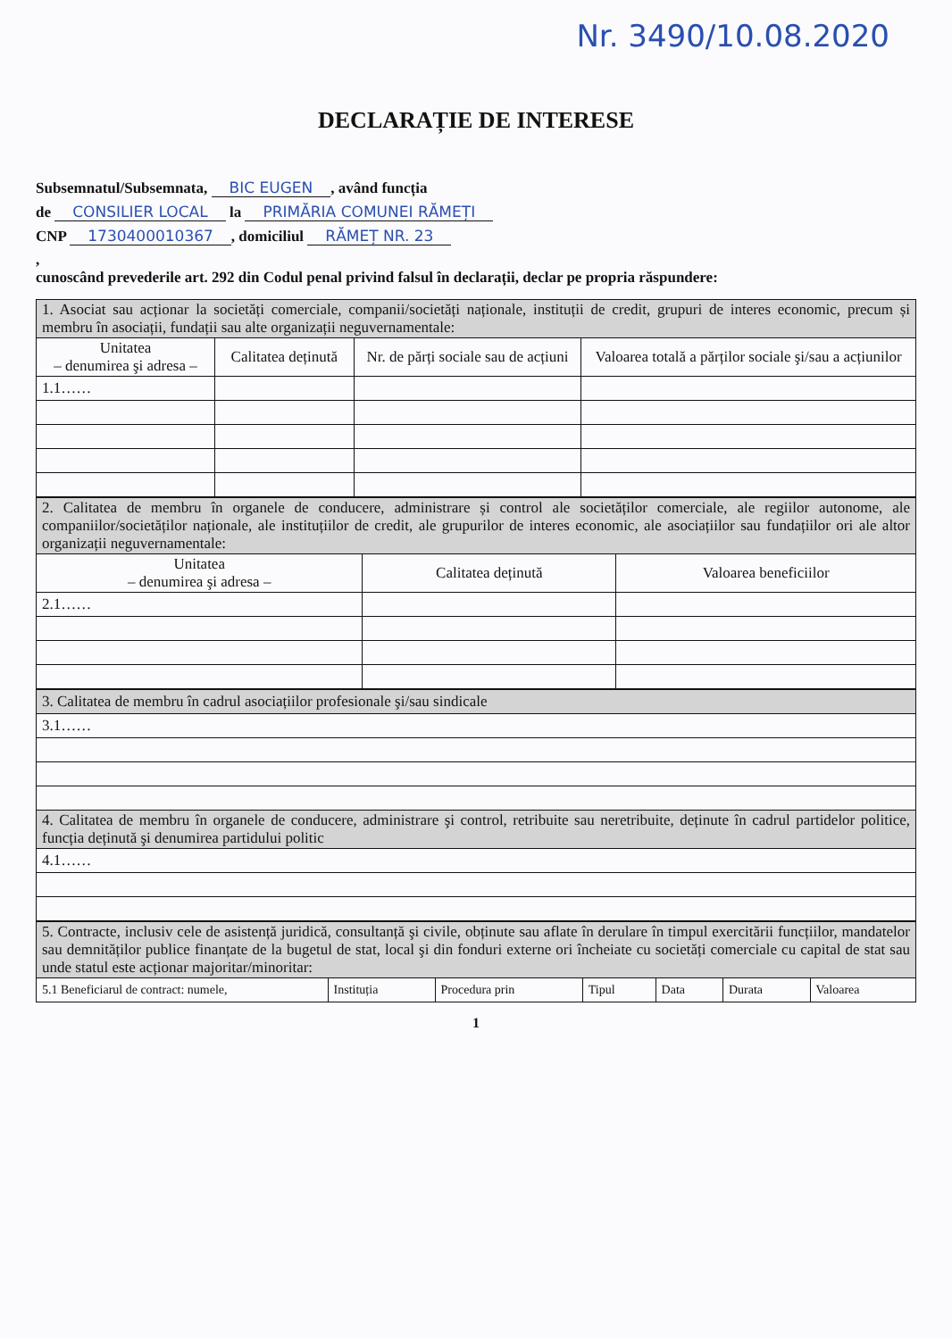Nr. 3490/10.08.2020
DECLARAȚIE DE INTERESE
Subsemnatul/Subsemnata, BIC EUGEN, având funcția
de CONSILIER LOCAL la PRIMĂRIA COMUNEI RĂMEȚI
CNP 1730400010367, domiciliul RĂMEȚ NR. 23
,
cunoscând prevederile art. 292 din Codul penal privind falsul în declarații, declar pe propria răspundere:
| 1. Asociat sau acționar la societăți comerciale, companii/societăți naționale, instituții de credit, grupuri de interes economic, precum și membru în asociații, fundații sau alte organizații neguvernamentale: | | | |
| --- | --- | --- | --- |
| Unitatea – denumirea şi adresa – | Calitatea deținută | Nr. de părți sociale sau de acțiuni | Valoarea totală a părților sociale şi/sau a acțiunilor |
| 1.1…… | | | |
| 2. Calitatea de membru în organele de conducere, administrare și control ale societăților comerciale, ale regiilor autonome, ale companiilor/societăților naționale, ale instituțiilor de credit, ale grupurilor de interes economic, ale asociațiilor sau fundațiilor ori ale altor organizații neguvernamentale: | | |
| --- | --- | --- |
| Unitatea – denumirea şi adresa – | Calitatea deținută | Valoarea beneficiilor |
| 2.1…… | | |
| 3. Calitatea de membru în cadrul asociațiilor profesionale şi/sau sindicale |
| --- |
| 3.1…… |
| 4. Calitatea de membru în organele de conducere, administrare şi control, retribuite sau neretribuite, deținute în cadrul partidelor politice, funcția deținută şi denumirea partidului politic |
| 4.1…… |
| 5. Contracte, inclusiv cele de asistență juridică, consultanță şi civile, obținute sau aflate în derulare în timpul exercitării funcțiilor, mandatelor sau demnităților publice finanțate de la bugetul de stat, local şi din fonduri externe ori încheiate cu societăți comerciale cu capital de stat sau unde statul este acționar majoritar/minoritar: | | | | | | |
| --- | --- | --- | --- | --- | --- | --- |
| 5.1 Beneficiarul de contract: numele, | Instituția | Procedura prin | Tipul | Data | Durata | Valoarea |
1